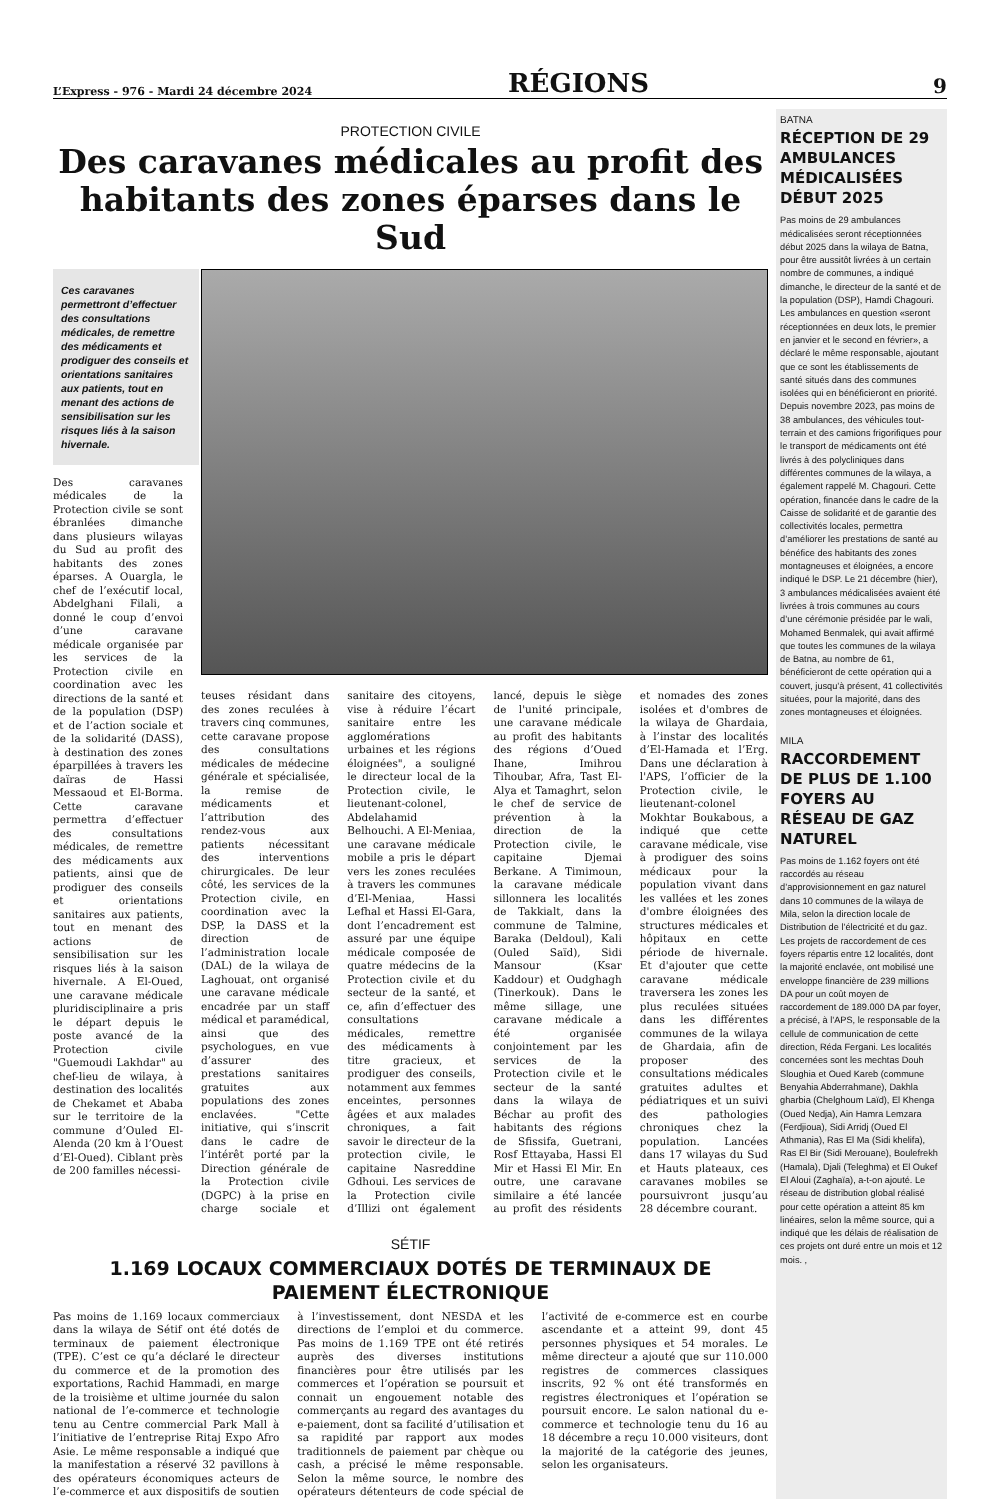L’Express - 976 - Mardi 24 décembre 2024 RÉGIONS 9
PROTECTION CIVILE
Des caravanes médicales au profit des habitants des zones éparses dans le Sud
Ces caravanes permettront d’effectuer des consultations médicales, de remettre des médicaments et prodiguer des conseils et orientations sanitaires aux patients, tout en menant des actions de sensibilisation sur les risques liés à la saison hivernale.
Des caravanes médicales de la Protection civile se sont ébranlées dimanche dans plusieurs wilayas du Sud au profit des habitants des zones éparses. A Ouargla, le chef de l’exécutif local, Abdelghani Filali, a donné le coup d’envoi d’une caravane médicale organisée par les services de la Protection civile en coordination avec les directions de la santé et de la population (DSP) et de l’action sociale et de la solidarité (DASS), à destination des zones éparpillées à travers les daïras de Hassi Messaoud et El-Borma. Cette caravane permettra d’effectuer des consultations médicales, de remettre des médicaments aux patients, ainsi que de prodiguer des conseils et orientations sanitaires aux patients, tout en menant des actions de sensibilisation sur les risques liés à la saison hivernale. A El-Oued, une caravane médicale pluridisciplinaire a pris le départ depuis le poste avancé de la Protection civile "Guemoudi Lakhdar" au chef-lieu de wilaya, à destination des localités de Chekamet et Ababa sur le territoire de la commune d’Ouled El-Alenda (20 km à l’Ouest d’El-Oued). Ciblant près de 200 familles nécessi-
teuses résidant dans des zones reculées à travers cinq communes, cette caravane propose des consultations médicales de médecine générale et spécialisée, la remise de médicaments et l’attribution des rendez-vous aux patients nécessitant des interventions chirurgicales. De leur côté, les services de la Protection civile, en coordination avec la DSP, la DASS et la direction de l’administration locale (DAL) de la wilaya de Laghouat, ont organisé une caravane médicale encadrée par un staff médical et paramédical, ainsi que des psychologues, en vue d’assurer des prestations sanitaires gratuites aux populations des zones enclavées. "Cette initiative, qui s’inscrit dans le cadre de l’intérêt porté par la Direction générale de la Protection civile (DGPC) à la prise en charge sociale et sanitaire des citoyens, vise à réduire l’écart sanitaire entre les agglomérations urbaines et les régions éloignées", a souligné le directeur local de la Protection civile, le lieutenant-colonel, Abdelahamid Belhouchi. A El-Meniaa, une caravane médicale mobile a pris le départ vers les zones reculées à travers les communes d’El-Meniaa, Hassi Lefhal et Hassi El-Gara, dont l’encadrement est assuré par une équipe médicale composée de quatre médecins de la Protection civile et du secteur de la santé, et ce, afin d’effectuer des consultations médicales, remettre des médicaments à titre gracieux, et prodiguer des conseils, notamment aux femmes enceintes, personnes âgées et aux malades chroniques, a fait savoir le directeur de la protection civile, le capitaine Nasreddine Gdhoui. Les services de la Protection civile d’Illizi ont également lancé, depuis le siège de l'unité principale, une caravane médicale au profit des habitants des régions d’Oued Ihane, Imihrou Tihoubar, Afra, Tast El-Alya et Tamaghrt, selon le chef de service de prévention à la direction de la Protection civile, le capitaine Djemai Berkane. A Timimoun, la caravane médicale sillonnera les localités de Takkialt, dans la commune de Talmine, Baraka (Deldoul), Kali (Ouled Saïd), Sidi Mansour (Ksar Kaddour) et Oudghagh (Tinerkouk). Dans le même sillage, une caravane médicale a été organisée conjointement par les services de la Protection civile et le secteur de la santé dans la wilaya de Béchar au profit des habitants des régions de Sfissifa, Guetrani, Rosf Ettayaba, Hassi El Mir et Hassi El Mir. En outre, une caravane similaire a été lancée au profit des résidents et nomades des zones isolées et d'ombres de la wilaya de Ghardaia, à l’instar des localités d’El-Hamada et l’Erg. Dans une déclaration à l'APS, l’officier de la Protection civile, le lieutenant-colonel Mokhtar Boukabous, a indiqué que cette caravane médicale, vise à prodiguer des soins médicaux pour la population vivant dans les vallées et les zones d'ombre éloignées des structures médicales et hôpitaux en cette période de hivernale. Et d'ajouter que cette caravane médicale traversera les zones les plus reculées situées dans les différentes communes de la wilaya de Ghardaia, afin de proposer des consultations médicales gratuites adultes et pédiatriques et un suivi des pathologies chroniques chez la population. Lancées dans 17 wilayas du Sud et Hauts plateaux, ces caravanes mobiles se poursuivront jusqu’au 28 décembre courant.
SÉTIF
1.169 LOCAUX COMMERCIAUX DOTÉS DE TERMINAUX DE PAIEMENT ÉLECTRONIQUE
Pas moins de 1.169 locaux commerciaux dans la wilaya de Sétif ont été dotés de terminaux de paiement électronique (TPE). C’est ce qu’a déclaré le directeur du commerce et de la promotion des exportations, Rachid Hammadi, en marge de la troisième et ultime journée du salon national de l’e-commerce et technologie tenu au Centre commercial Park Mall à l’initiative de l’entreprise Ritaj Expo Afro Asie. Le même responsable a indiqué que la manifestation a réservé 32 pavillons à des opérateurs économiques acteurs de l’e-commerce et aux dispositifs de soutien à l’investissement, dont NESDA et les directions de l’emploi et du commerce. Pas moins de 1.169 TPE ont été retirés auprès des diverses institutions financières pour être utilisés par les commerces et l’opération se poursuit et connait un engouement notable des commerçants au regard des avantages du e-paiement, dont sa facilité d’utilisation et sa rapidité par rapport aux modes traditionnels de paiement par chèque ou cash, a précisé le même responsable. Selon la même source, le nombre des opérateurs détenteurs de code spécial de l’activité de e-commerce est en courbe ascendante et a atteint 99, dont 45 personnes physiques et 54 morales. Le même directeur a ajouté que sur 110.000 registres de commerces classiques inscrits, 92 % ont été transformés en registres électroniques et l’opération se poursuit encore. Le salon national du e-commerce et technologie tenu du 16 au 18 décembre a reçu 10.000 visiteurs, dont la majorité de la catégorie des jeunes, selon les organisateurs.
BATNA
RÉCEPTION DE 29 AMBULANCES MÉDICALISÉES DÉBUT 2025
Pas moins de 29 ambulances médicalisées seront réceptionnées début 2025 dans la wilaya de Batna, pour être aussitôt livrées à un certain nombre de communes, a indiqué dimanche, le directeur de la santé et de la population (DSP), Hamdi Chagouri. Les ambulances en question «seront réceptionnées en deux lots, le premier en janvier et le second en février», a déclaré le même responsable, ajoutant que ce sont les établissements de santé situés dans des communes isolées qui en bénéficieront en priorité. Depuis novembre 2023, pas moins de 38 ambulances, des véhicules tout-terrain et des camions frigorifiques pour le transport de médicaments ont été livrés à des polycliniques dans différentes communes de la wilaya, a également rappelé M. Chagouri. Cette opération, financée dans le cadre de la Caisse de solidarité et de garantie des collectivités locales, permettra d’améliorer les prestations de santé au bénéfice des habitants des zones montagneuses et éloignées, a encore indiqué le DSP. Le 21 décembre (hier), 3 ambulances médicalisées avaient été livrées à trois communes au cours d’une cérémonie présidée par le wali, Mohamed Benmalek, qui avait affirmé que toutes les communes de la wilaya de Batna, au nombre de 61, bénéficieront de cette opération qui a couvert, jusqu’à présent, 41 collectivités situées, pour la majorité, dans des zones montagneuses et éloignées.
MILA
RACCORDEMENT DE PLUS DE 1.100 FOYERS AU RÉSEAU DE GAZ NATUREL
Pas moins de 1.162 foyers ont été raccordés au réseau d’approvisionnement en gaz naturel dans 10 communes de la wilaya de Mila, selon la direction locale de Distribution de l’électricité et du gaz. Les projets de raccordement de ces foyers répartis entre 12 localités, dont la majorité enclavée, ont mobilisé une enveloppe financière de 239 millions DA pour un coût moyen de raccordement de 189.000 DA par foyer, a précisé, à l’APS, le responsable de la cellule de communication de cette direction, Réda Fergani. Les localités concernées sont les mechtas Douh Sloughia et Oued Kareb (commune Benyahia Abderrahmane), Dakhla gharbia (Chelghoum Laïd), El Khenga (Oued Nedja), Ain Hamra Lemzara (Ferdjioua), Sidi Arridj (Oued El Athmania), Ras El Ma (Sidi khelifa), Ras El Bir (Sidi Merouane), Boulefrekh (Hamala), Djali (Teleghma) et El Oukef El Aloui (Zaghaïa), a-t-on ajouté. Le réseau de distribution global réalisé pour cette opération a atteint 85 km linéaires, selon la même source, qui a indiqué que les délais de réalisation de ces projets ont duré entre un mois et 12 mois. ,